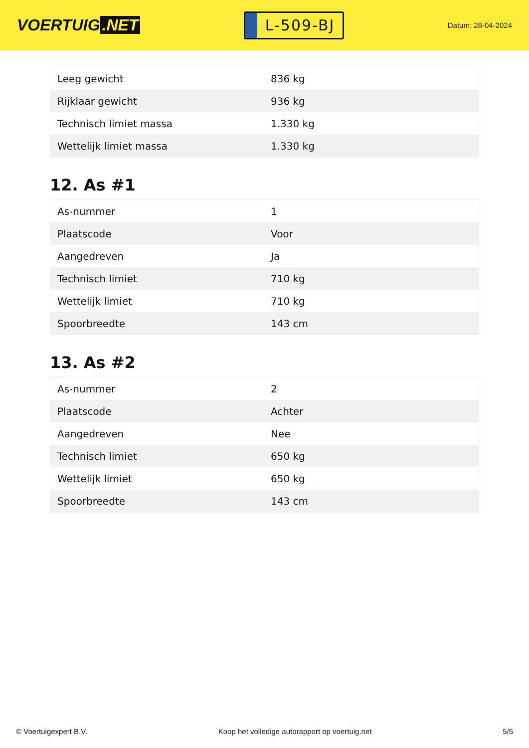VOERTUIG.NET
L-509-BJ
Datum: 28-04-2024
| Leeg gewicht | 836 kg |
| Rijklaar gewicht | 936 kg |
| Technisch limiet massa | 1.330 kg |
| Wettelijk limiet massa | 1.330 kg |
12. As #1
| As-nummer | 1 |
| Plaatscode | Voor |
| Aangedreven | Ja |
| Technisch limiet | 710 kg |
| Wettelijk limiet | 710 kg |
| Spoorbreedte | 143 cm |
13. As #2
| As-nummer | 2 |
| Plaatscode | Achter |
| Aangedreven | Nee |
| Technisch limiet | 650 kg |
| Wettelijk limiet | 650 kg |
| Spoorbreedte | 143 cm |
© Voertuigexpert B.V. Koop het volledige autorapport op voertuig.net 5/5